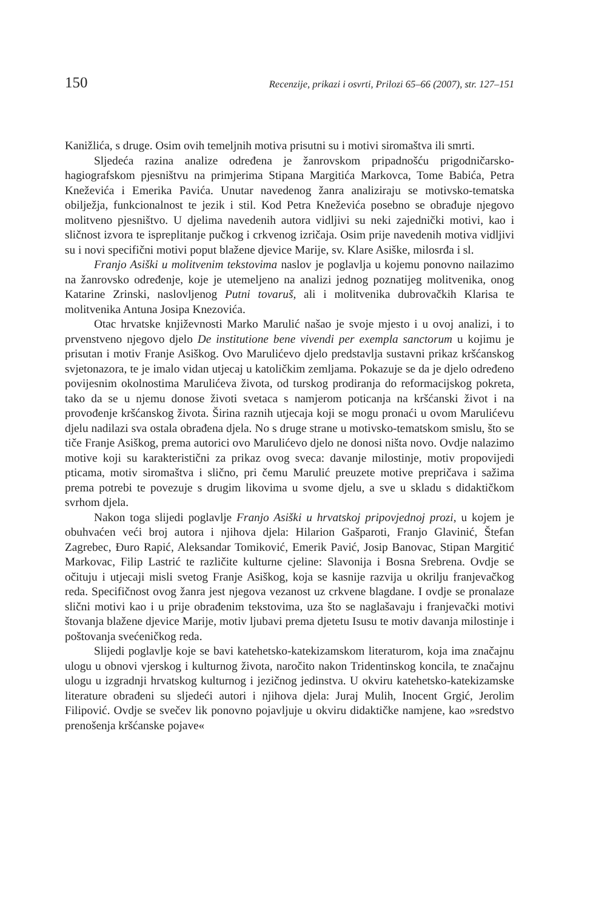150 Recenzije, prikazi i osvrti, Prilozi 65–66 (2007), str. 127–151
Kanižlića, s druge. Osim ovih temeljnih motiva prisutni su i motivi siromaštva ili smrti.
Sljedeća razina analize određena je žanrovskom pripadnošću prigodničarsko-hagiografskom pjesništvu na primjerima Stipana Margitića Markovca, Tome Babića, Petra Kneževića i Emerika Pavića. Unutar navedenog žanra analiziraju se motivsko-tematska obilježja, funkcionalnost te jezik i stil. Kod Petra Kneževića posebno se obrađuje njegovo molitveno pjesništvo. U djelima navedenih autora vidljivi su neki zajednički motivi, kao i sličnost izvora te ispreplitanje pučkog i crkvenog izričaja. Osim prije navedenih motiva vidljivi su i novi specifični motivi poput blažene djevice Marije, sv. Klare Asiške, milosrđa i sl.
Franjo Asiški u molitvenim tekstovima naslov je poglavlja u kojemu ponovno nailazimo na žanrovsko određenje, koje je utemeljeno na analizi jednog poznatijeg molitvenika, onog Katarine Zrinski, naslovljenog Putni tovaruš, ali i molitvenika dubrovačkih Klarisa te molitvenika Antuna Josipa Knezovića.
Otac hrvatske književnosti Marko Marulić našao je svoje mjesto i u ovoj analizi, i to prvenstveno njegovo djelo De institutione bene vivendi per exempla sanctorum u kojimu je prisutan i motiv Franje Asiškog. Ovo Marulićevo djelo predstavlja sustavni prikaz kršćanskog svjetonazora, te je imalo vidan utjecaj u katoličkim zemljama. Pokazuje se da je djelo određeno povijesnim okolnostima Marulićeva života, od turskog prodiranja do reformacijskog pokreta, tako da se u njemu donose životi svetaca s namjerom poticanja na kršćanski život i na provođenje kršćanskog života. Širina raznih utjecaja koji se mogu pronaći u ovom Marulićevu djelu nadilazi sva ostala obrađena djela. No s druge strane u motivsko-tematskom smislu, što se tiče Franje Asiškog, prema autorici ovo Marulićevo djelo ne donosi ništa novo. Ovdje nalazimo motive koji su karakteristični za prikaz ovog sveca: davanje milostinje, motiv propovijedi pticama, motiv siromaštva i slično, pri čemu Marulić preuzete motive prepričava i sažima prema potrebi te povezuje s drugim likovima u svome djelu, a sve u skladu s didaktičkom svrhom djela.
Nakon toga slijedi poglavlje Franjo Asiški u hrvatskoj pripovjednoj prozi, u kojem je obuhvaćen veći broj autora i njihova djela: Hilarion Gašparoti, Franjo Glavinić, Štefan Zagrebec, Đuro Rapić, Aleksandar Tomiković, Emerik Pavić, Josip Banovac, Stipan Margitić Markovac, Filip Lastrić te različite kulturne cjeline: Slavonija i Bosna Srebrena. Ovdje se očituju i utjecaji misli svetog Franje Asiškog, koja se kasnije razvija u okrilju franjevačkog reda. Specifičnost ovog žanra jest njegova vezanost uz crkvene blagdane. I ovdje se pronalaze slični motivi kao i u prije obrađenim tekstovima, uza što se naglašavaju i franjevački motivi štovanja blažene djevice Marije, motiv ljubavi prema djetetu Isusu te motiv davanja milostinje i poštovanja svećeničkog reda.
Slijedi poglavlje koje se bavi katehetsko-katekizamskom literaturom, koja ima značajnu ulogu u obnovi vjerskog i kulturnog života, naročito nakon Tridentinskog koncila, te značajnu ulogu u izgradnji hrvatskog kulturnog i jezičnog jedinstva. U okviru katehetsko-katekizamske literature obrađeni su sljedeći autori i njihova djela: Juraj Mulih, Inocent Grgić, Jerolim Filipović. Ovdje se svečev lik ponovno pojavljuje u okviru didaktičke namjene, kao »sredstvo prenošenja kršćanske pojave«